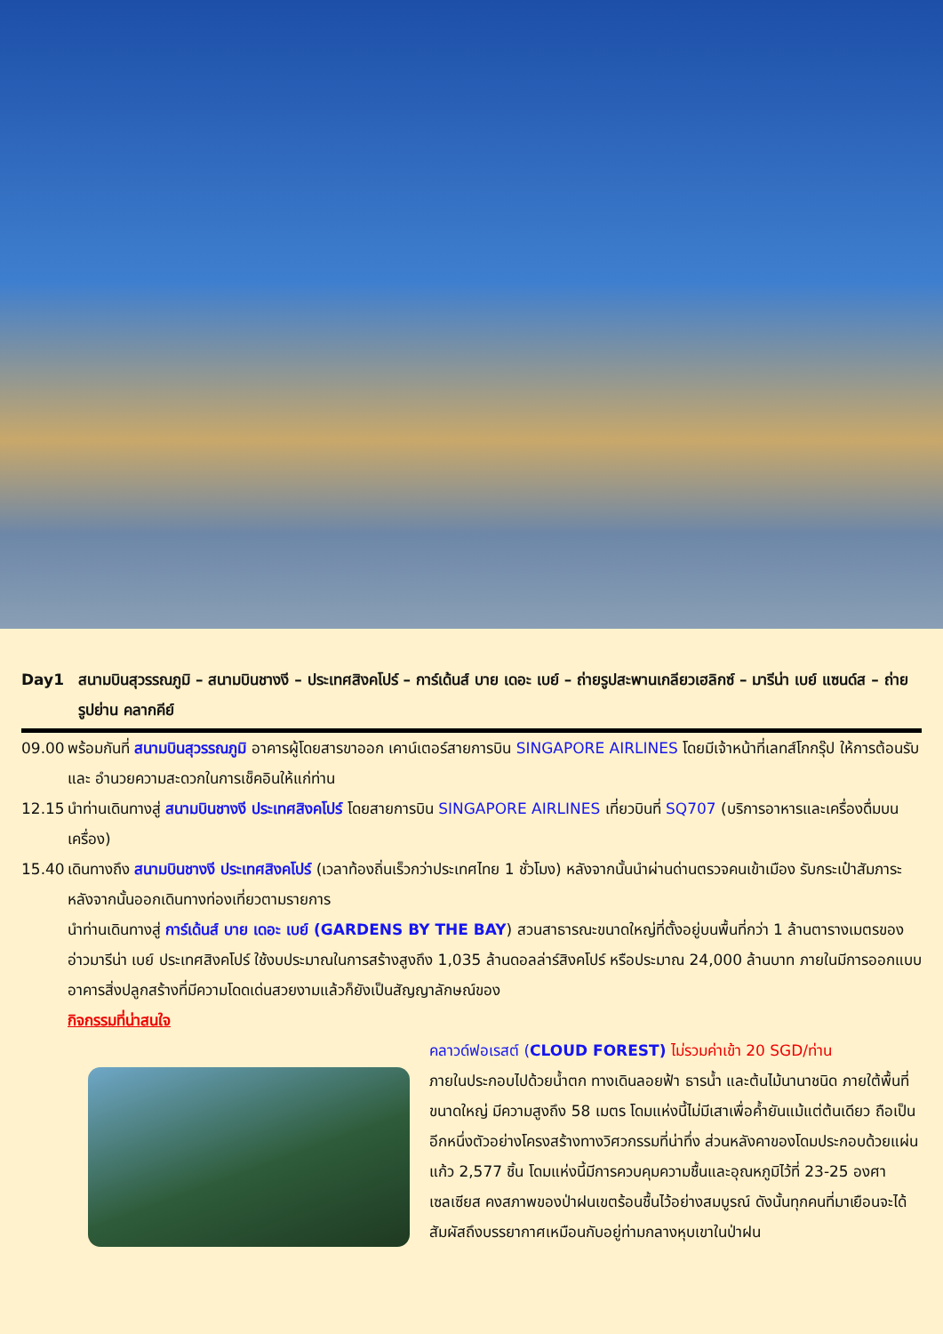Day1 สนามบินสุวรรณภูมิ – สนามบินชางงี – ประเทศสิงคโปร์ – การ์เด้นส์ บาย เดอะ เบย์ – ถ่ายรูปสะพานเกลียวเฮลิกซ์ – มารีน่า เบย์ แซนด์ส – ถ่ายรูปย่าน คลากคีย์
09.00 พร้อมกันที่ สนามบินสุวรรณภูมิ อาคารผู้โดยสารขาออก เคาน์เตอร์สายการบิน SINGAPORE AIRLINES โดยมีเจ้าหน้าที่เลทส์โกกรุ๊ป ให้การต้อนรับ และ อำนวยความสะดวกในการเช็คอินให้แก่ท่าน
12.15 นำท่านเดินทางสู่ สนามบินชางงี ประเทศสิงคโปร์ โดยสายการบิน SINGAPORE AIRLINES เที่ยวบินที่ SQ707 (บริการอาหารและเครื่องดื่มบนเครื่อง)
15.40 เดินทางถึง สนามบินชางงี ประเทศสิงคโปร์ (เวลาท้องถิ่นเร็วกว่าประเทศไทย 1 ชั่วโมง) หลังจากนั้นนำผ่านด่านตรวจคนเข้าเมือง รับกระเป๋าสัมภาระ หลังจากนั้นออกเดินทางท่องเที่ยวตามรายการ
นำท่านเดินทางสู่ การ์เด้นส์ บาย เดอะ เบย์ (GARDENS BY THE BAY) สวนสาธารณะขนาดใหญ่ที่ตั้งอยู่บนพื้นที่กว่า 1 ล้านตารางเมตรของอ่าวมารีน่า เบย์ ประเทศสิงคโปร์ ใช้งบประมาณในการสร้างสูงถึง 1,035 ล้านดอลล่าร์สิงคโปร์ หรือประมาณ 24,000 ล้านบาท ภายในมีการออกแบบอาคารสิ่งปลูกสร้างที่มีความโดดเด่นสวยงามแล้วก็ยังเป็นสัญญาลักษณ์ของ
กิจกรรมที่น่าสนใจ
คลาวด์ฟอเรสต์ (CLOUD FOREST) ไม่รวมค่าเข้า 20 SGD/ท่าน
ภายในประกอบไปด้วยน้ำตก ทางเดินลอยฟ้า ธารน้ำ และต้นไม้นานาชนิด ภายใต้พื้นที่ขนาดใหญ่ มีความสูงถึง 58 เมตร โดมแห่งนี้ไม่มีเสาเพื่อค้ำยันแม้แต่ต้นเดียว ถือเป็นอีกหนึ่งตัวอย่างโครงสร้างทางวิศวกรรมที่น่าทึ่ง ส่วนหลังคาของโดมประกอบด้วยแผ่นแก้ว 2,577 ชิ้น โดมแห่งนี้มีการควบคุมความชื้นและอุณหภูมิไว้ที่ 23-25 องศาเซลเซียส คงสภาพของป่าฝนเขตร้อนชื้นไว้อย่างสมบูรณ์ ดังนั้นทุกคนที่มาเยือนจะได้สัมผัสถึงบรรยากาศเหมือนกับอยู่ท่ามกลางหุบเขาในป่าฝน